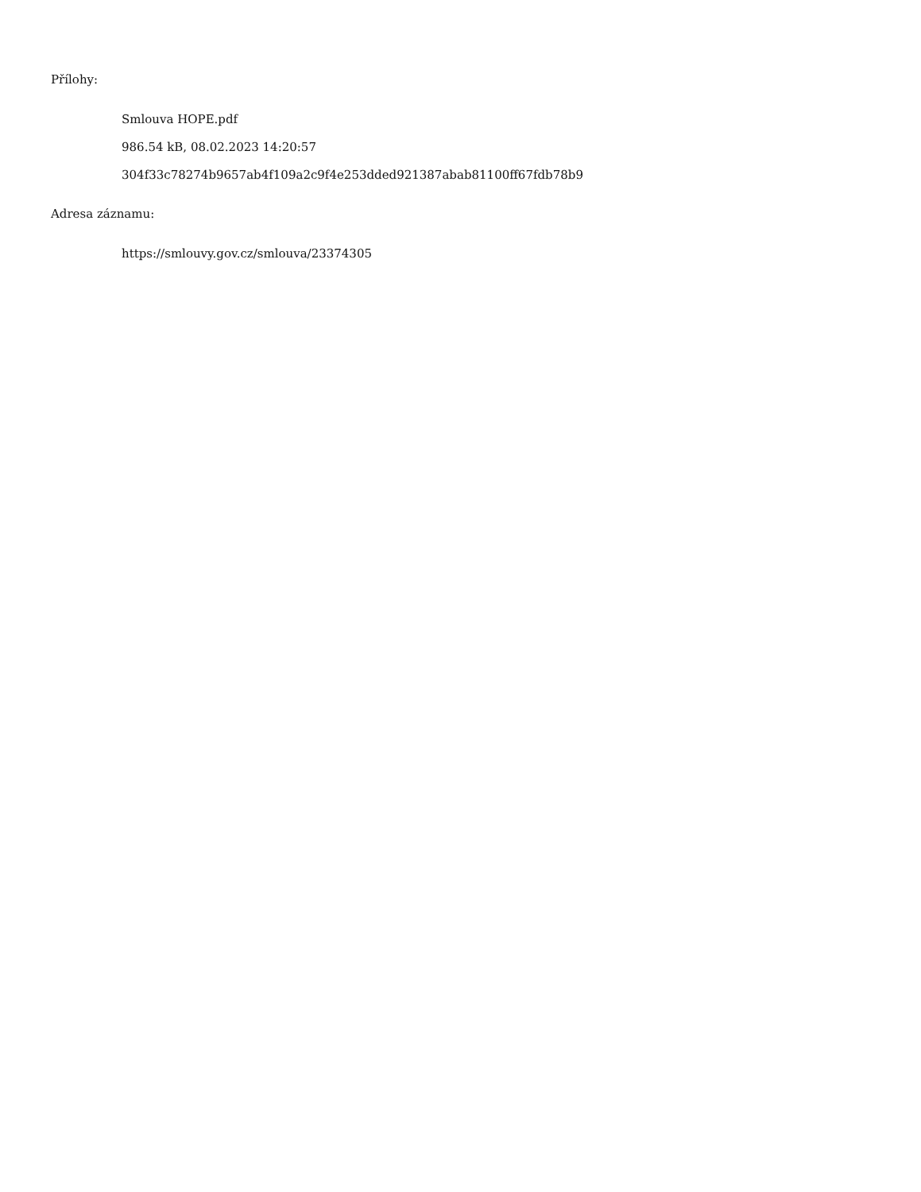Přílohy:
Smlouva HOPE.pdf
986.54 kB, 08.02.2023 14:20:57
304f33c78274b9657ab4f109a2c9f4e253dded921387abab81100ff67fdb78b9
Adresa záznamu:
https://smlouvy.gov.cz/smlouva/23374305